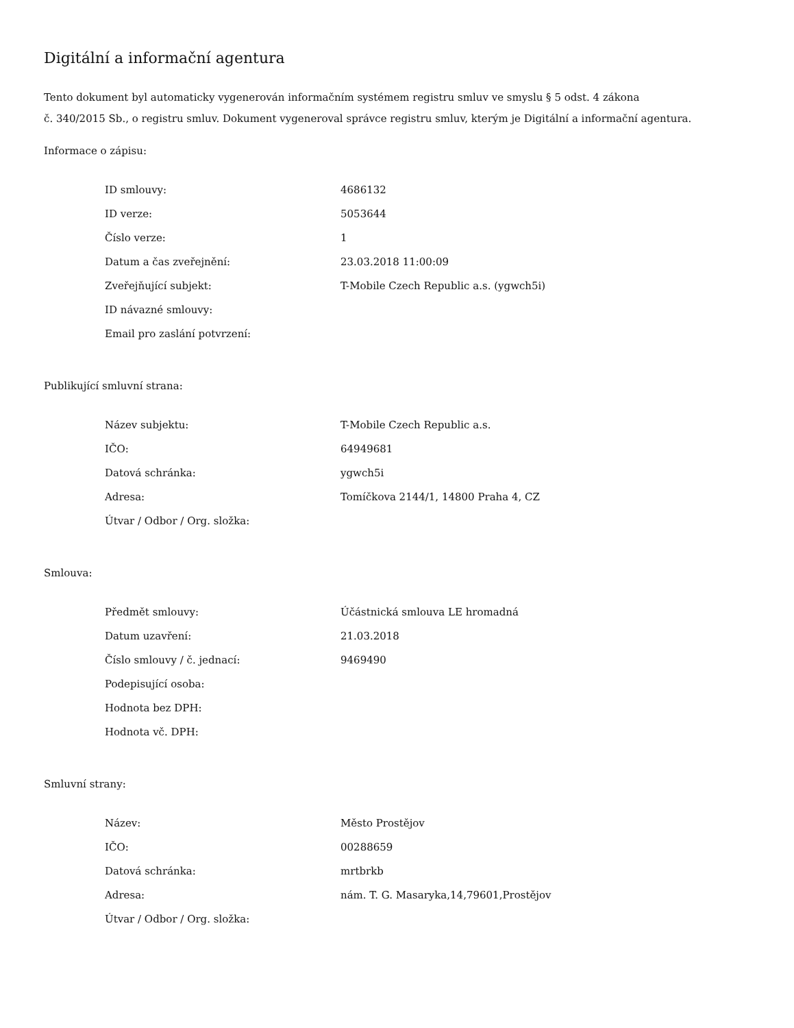Digitální a informační agentura
Tento dokument byl automaticky vygenerován informačním systémem registru smluv ve smyslu § 5 odst. 4 zákona
č. 340/2015 Sb., o registru smluv. Dokument vygeneroval správce registru smluv, kterým je Digitální a informační agentura.
Informace o zápisu:
| ID smlouvy: | 4686132 |
| ID verze: | 5053644 |
| Číslo verze: | 1 |
| Datum a čas zveřejnění: | 23.03.2018 11:00:09 |
| Zveřejňující subjekt: | T-Mobile Czech Republic a.s. (ygwch5i) |
| ID návazné smlouvy: | |
| Email pro zaslání potvrzení: | |
Publikující smluvní strana:
| Název subjektu: | T-Mobile Czech Republic a.s. |
| IČO: | 64949681 |
| Datová schránka: | ygwch5i |
| Adresa: | Tomíčkova 2144/1, 14800 Praha 4, CZ |
| Útvar / Odbor / Org. složka: | |
Smlouva:
| Předmět smlouvy: | Účástnická smlouva LE hromadná |
| Datum uzavření: | 21.03.2018 |
| Číslo smlouvy / č. jednací: | 9469490 |
| Podepisující osoba: | |
| Hodnota bez DPH: | |
| Hodnota vč. DPH: | |
Smluvní strany:
| Název: | Město Prostějov |
| IČO: | 00288659 |
| Datová schránka: | mrtbrkb |
| Adresa: | nám. T. G. Masaryka,14,79601,Prostějov |
| Útvar / Odbor / Org. složka: | |